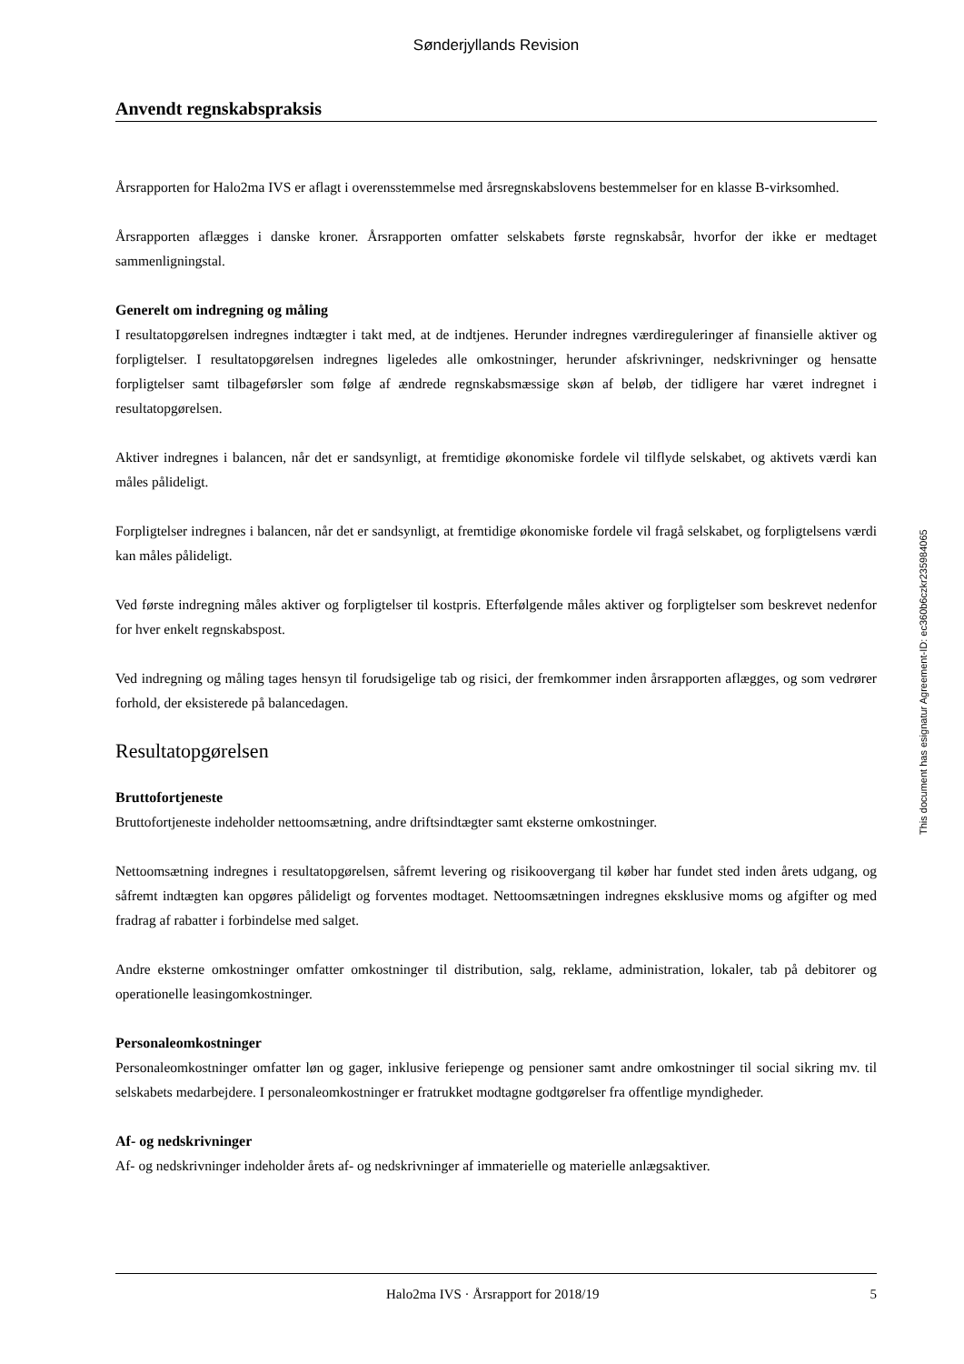Sønderjyllands Revision
Anvendt regnskabspraksis
Årsrapporten for Halo2ma IVS er aflagt i overensstemmelse med årsregnskabslovens bestemmelser for en klasse B-virksomhed.
Årsrapporten aflægges i danske kroner. Årsrapporten omfatter selskabets første regnskabsår, hvorfor der ikke er medtaget sammenligningstal.
Generelt om indregning og måling
I resultatopgørelsen indregnes indtægter i takt med, at de indtjenes. Herunder indregnes værdireguleringer af finansielle aktiver og forpligtelser. I resultatopgørelsen indregnes ligeledes alle omkostninger, herunder afskrivninger, nedskrivninger og hensatte forpligtelser samt tilbageførsler som følge af ændrede regnskabsmæssige skøn af beløb, der tidligere har været indregnet i resultatopgørelsen.
Aktiver indregnes i balancen, når det er sandsynligt, at fremtidige økonomiske fordele vil tilflyde selskabet, og aktivets værdi kan måles pålideligt.
Forpligtelser indregnes i balancen, når det er sandsynligt, at fremtidige økonomiske fordele vil fragå selskabet, og forpligtelsens værdi kan måles pålideligt.
Ved første indregning måles aktiver og forpligtelser til kostpris. Efterfølgende måles aktiver og forpligtelser som beskrevet nedenfor for hver enkelt regnskabspost.
Ved indregning og måling tages hensyn til forudsigelige tab og risici, der fremkommer inden årsrapporten aflægges, og som vedrører forhold, der eksisterede på balancedagen.
Resultatopgørelsen
Bruttofortjeneste
Bruttofortjeneste indeholder nettoomsætning, andre driftsindtægter samt eksterne omkostninger.
Nettoomsætning indregnes i resultatopgørelsen, såfremt levering og risikoovergang til køber har fundet sted inden årets udgang, og såfremt indtægten kan opgøres pålideligt og forventes modtaget. Nettoomsætningen indregnes eksklusive moms og afgifter og med fradrag af rabatter i forbindelse med salget.
Andre eksterne omkostninger omfatter omkostninger til distribution, salg, reklame, administration, lokaler, tab på debitorer og operationelle leasingomkostninger.
Personaleomkostninger
Personaleomkostninger omfatter løn og gager, inklusive feriepenge og pensioner samt andre omkostninger til social sikring mv. til selskabets medarbejdere. I personaleomkostninger er fratrukket modtagne godtgørelser fra offentlige myndigheder.
Af- og nedskrivninger
Af- og nedskrivninger indeholder årets af- og nedskrivninger af immaterielle og materielle anlægsaktiver.
This document has esignatur Agreement-ID: ec360b6czkr235984065
Halo2ma IVS · Årsrapport for 2018/19 5